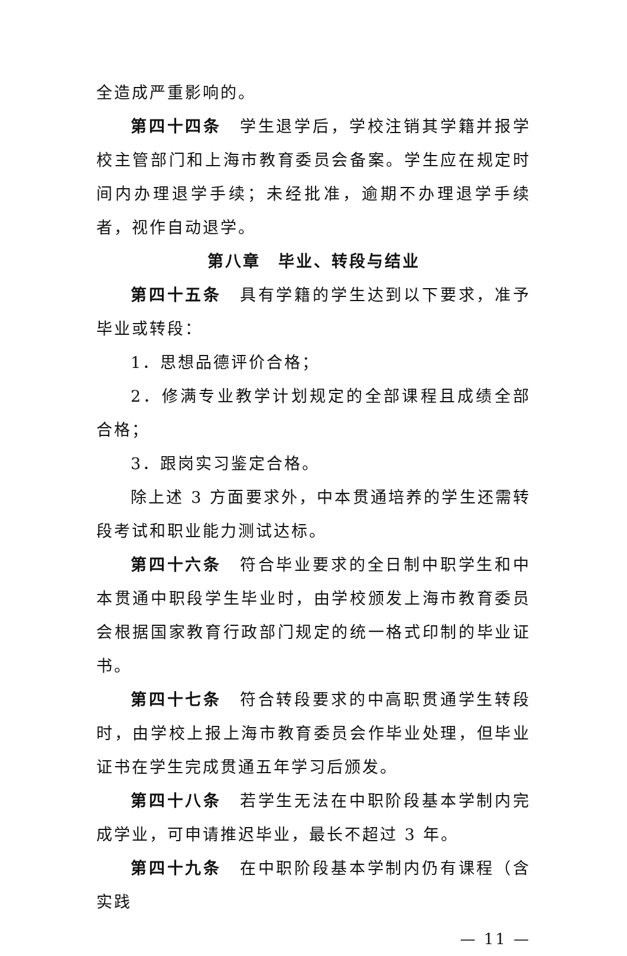全造成严重影响的。
第四十四条　学生退学后，学校注销其学籍并报学校主管部门和上海市教育委员会备案。学生应在规定时间内办理退学手续；未经批准，逾期不办理退学手续者，视作自动退学。
第八章　毕业、转段与结业
第四十五条　具有学籍的学生达到以下要求，准予毕业或转段：
1．思想品德评价合格；
2．修满专业教学计划规定的全部课程且成绩全部合格；
3．跟岗实习鉴定合格。
除上述 3 方面要求外，中本贯通培养的学生还需转段考试和职业能力测试达标。
第四十六条　符合毕业要求的全日制中职学生和中本贯通中职段学生毕业时，由学校颁发上海市教育委员会根据国家教育行政部门规定的统一格式印制的毕业证书。
第四十七条　符合转段要求的中高职贯通学生转段时，由学校上报上海市教育委员会作毕业处理，但毕业证书在学生完成贯通五年学习后颁发。
第四十八条　若学生无法在中职阶段基本学制内完成学业，可申请推迟毕业，最长不超过 3 年。
第四十九条　在中职阶段基本学制内仍有课程（含实践
— 11 —